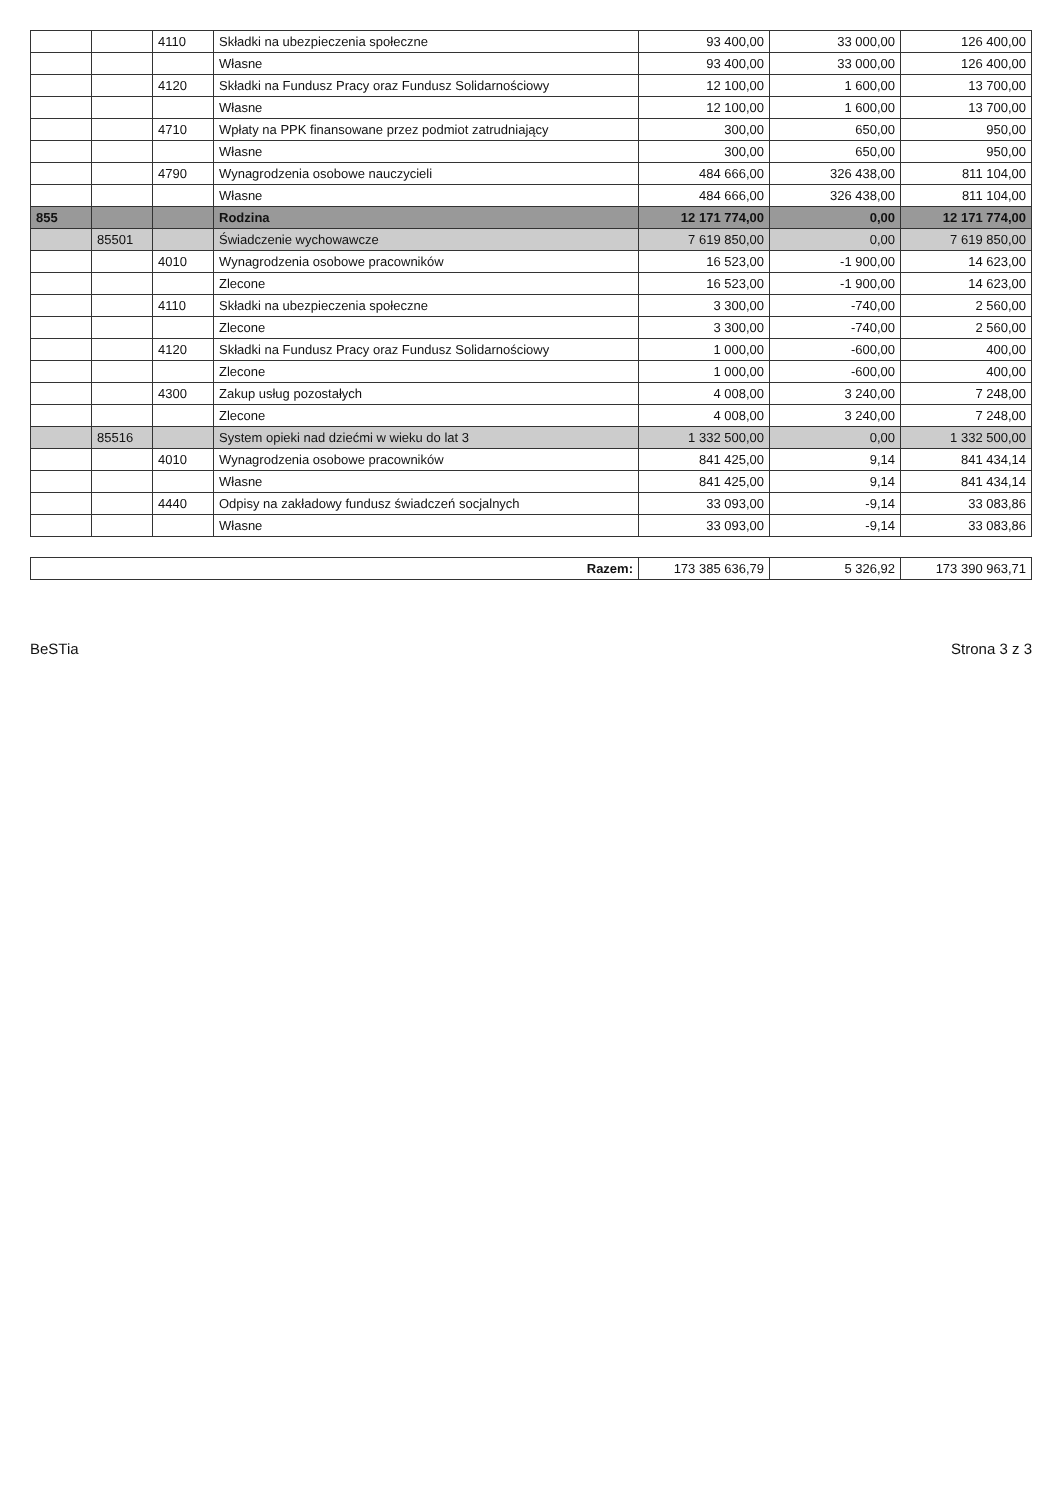| | | 4110 | Składki na ubezpieczenia społeczne | 93 400,00 | 33 000,00 | 126 400,00 |
| | | | Własne | 93 400,00 | 33 000,00 | 126 400,00 |
| | | 4120 | Składki na Fundusz Pracy oraz Fundusz Solidarnościowy | 12 100,00 | 1 600,00 | 13 700,00 |
| | | | Własne | 12 100,00 | 1 600,00 | 13 700,00 |
| | | 4710 | Wpłaty na PPK finansowane przez podmiot zatrudniający | 300,00 | 650,00 | 950,00 |
| | | | Własne | 300,00 | 650,00 | 950,00 |
| | | 4790 | Wynagrodzenia osobowe nauczycieli | 484 666,00 | 326 438,00 | 811 104,00 |
| | | | Własne | 484 666,00 | 326 438,00 | 811 104,00 |
| 855 | | | Rodzina | 12 171 774,00 | 0,00 | 12 171 774,00 |
| | 85501 | | Świadczenie wychowawcze | 7 619 850,00 | 0,00 | 7 619 850,00 |
| | | 4010 | Wynagrodzenia osobowe pracowników | 16 523,00 | -1 900,00 | 14 623,00 |
| | | | Zlecone | 16 523,00 | -1 900,00 | 14 623,00 |
| | | 4110 | Składki na ubezpieczenia społeczne | 3 300,00 | -740,00 | 2 560,00 |
| | | | Zlecone | 3 300,00 | -740,00 | 2 560,00 |
| | | 4120 | Składki na Fundusz Pracy oraz Fundusz Solidarnościowy | 1 000,00 | -600,00 | 400,00 |
| | | | Zlecone | 1 000,00 | -600,00 | 400,00 |
| | | 4300 | Zakup usług pozostałych | 4 008,00 | 3 240,00 | 7 248,00 |
| | | | Zlecone | 4 008,00 | 3 240,00 | 7 248,00 |
| | 85516 | | System opieki nad dziećmi w wieku do lat 3 | 1 332 500,00 | 0,00 | 1 332 500,00 |
| | | 4010 | Wynagrodzenia osobowe pracowników | 841 425,00 | 9,14 | 841 434,14 |
| | | | Własne | 841 425,00 | 9,14 | 841 434,14 |
| | | 4440 | Odpisy na zakładowy fundusz świadczeń socjalnych | 33 093,00 | -9,14 | 33 083,86 |
| | | | Własne | 33 093,00 | -9,14 | 33 083,86 |
| Razem: | 173 385 636,79 | 5 326,92 | 173 390 963,71 |
BeSTia Strona 3 z 3